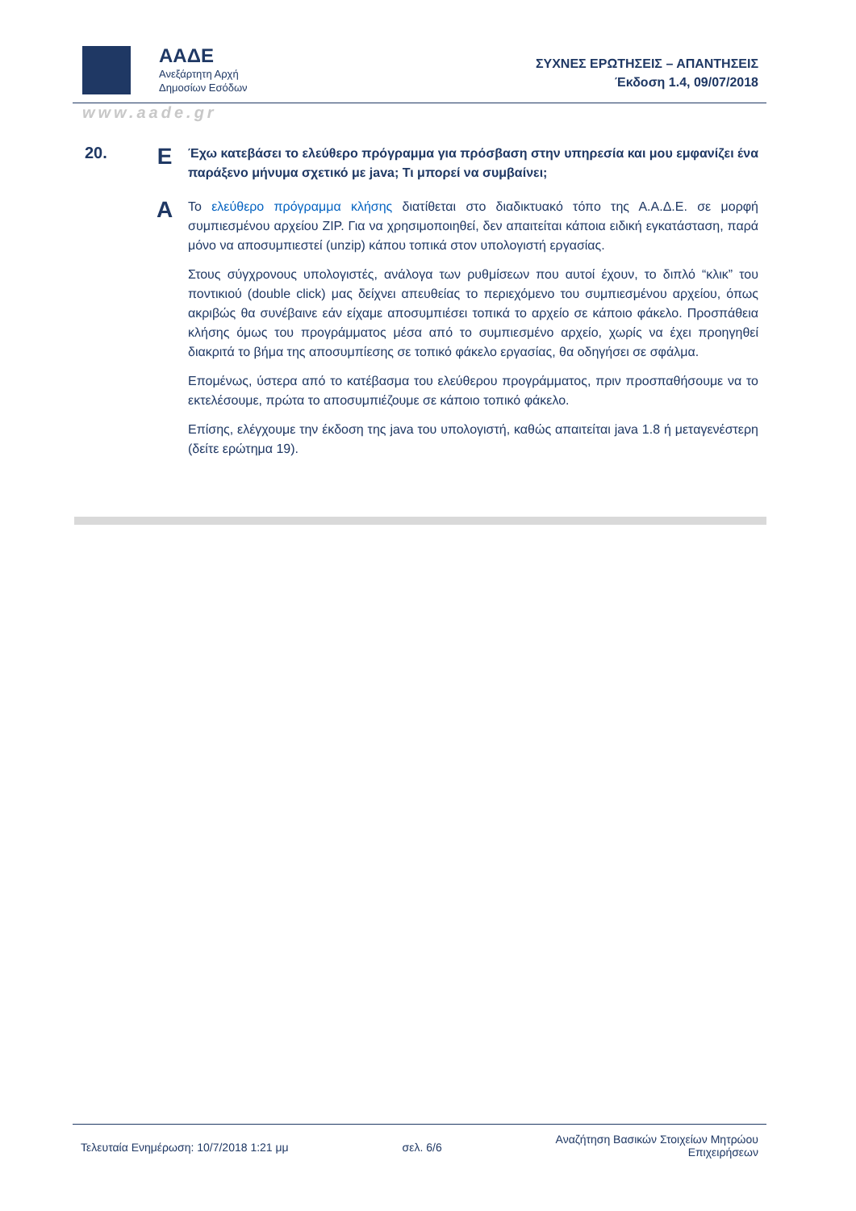ΑΑΔΕ
Ανεξάρτητη Αρχή
Δημοσίων Εσόδων
ΣΥΧΝΕΣ ΕΡΩΤΗΣΕΙΣ – ΑΠΑΝΤΗΣΕΙΣ
Έκδοση 1.4, 09/07/2018
www.aade.gr
20.
Ε
Έχω κατεβάσει το ελεύθερο πρόγραμμα για πρόσβαση στην υπηρεσία και μου εμφανίζει ένα παράξενο μήνυμα σχετικό με java; Τι μπορεί να συμβαίνει;
Α
Το ελεύθερο πρόγραμμα κλήσης διατίθεται στο διαδικτυακό τόπο της Α.Α.Δ.Ε. σε μορφή συμπιεσμένου αρχείου ZIP. Για να χρησιμοποιηθεί, δεν απαιτείται κάποια ειδική εγκατάσταση, παρά μόνο να αποσυμπιεστεί (unzip) κάπου τοπικά στον υπολογιστή εργασίας.
Στους σύγχρονους υπολογιστές, ανάλογα των ρυθμίσεων που αυτοί έχουν, το διπλό “κλικ” του ποντικιού (double click) μας δείχνει απευθείας το περιεχόμενο του συμπιεσμένου αρχείου, όπως ακριβώς θα συνέβαινε εάν είχαμε αποσυμπιέσει τοπικά το αρχείο σε κάποιο φάκελο. Προσπάθεια κλήσης όμως του προγράμματος μέσα από το συμπιεσμένο αρχείο, χωρίς να έχει προηγηθεί διακριτά το βήμα της αποσυμπίεσης σε τοπικό φάκελο εργασίας, θα οδηγήσει σε σφάλμα.
Επομένως, ύστερα από το κατέβασμα του ελεύθερου προγράμματος, πριν προσπαθήσουμε να το εκτελέσουμε, πρώτα το αποσυμπιέζουμε σε κάποιο τοπικό φάκελο.
Επίσης, ελέγχουμε την έκδοση της java του υπολογιστή, καθώς απαιτείται java 1.8 ή μεταγενέστερη (δείτε ερώτημα 19).
Τελευταία Ενημέρωση: 10/7/2018 1:21 μμ σελ. 6/6 Αναζήτηση Βασικών Στοιχείων Μητρώου
Επιχειρήσεων